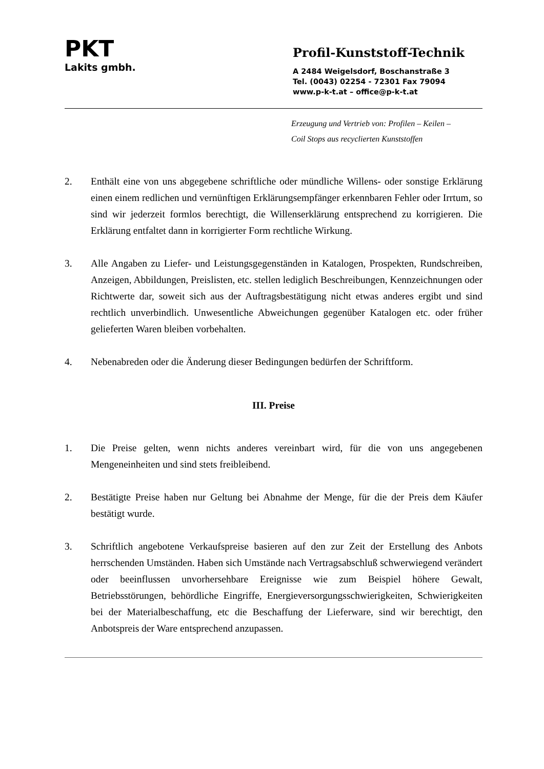PKT
Lakits gmbh.
Profil-Kunststoff-Technik
A 2484 Weigelsdorf, Boschanstraße 3
Tel. (0043) 02254 - 72301 Fax 79094
www.p-k-t.at – office@p-k-t.at
Erzeugung und Vertrieb von: Profilen – Keilen –
Coil Stops aus recyclierten Kunststoffen
2. Enthält eine von uns abgegebene schriftliche oder mündliche Willens- oder sonstige Erklärung einen einem redlichen und vernünftigen Erklärungsempfänger erkennbaren Fehler oder Irrtum, so sind wir jederzeit formlos berechtigt, die Willenserklärung entsprechend zu korrigieren. Die Erklärung entfaltet dann in korrigierter Form rechtliche Wirkung.
3. Alle Angaben zu Liefer- und Leistungsgegenständen in Katalogen, Prospekten, Rundschreiben, Anzeigen, Abbildungen, Preislisten, etc. stellen lediglich Beschreibungen, Kennzeichnungen oder Richtwerte dar, soweit sich aus der Auftragsbestätigung nicht etwas anderes ergibt und sind rechtlich unverbindlich. Unwesentliche Abweichungen gegenüber Katalogen etc. oder früher gelieferten Waren bleiben vorbehalten.
4. Nebenabreden oder die Änderung dieser Bedingungen bedürfen der Schriftform.
III. Preise
1. Die Preise gelten, wenn nichts anderes vereinbart wird, für die von uns angegebenen Mengeneinheiten und sind stets freibleibend.
2. Bestätigte Preise haben nur Geltung bei Abnahme der Menge, für die der Preis dem Käufer bestätigt wurde.
3. Schriftlich angebotene Verkaufspreise basieren auf den zur Zeit der Erstellung des Anbots herrschenden Umständen. Haben sich Umstände nach Vertragsabschluß schwerwiegend verändert oder beeinflussen unvorhersehbare Ereignisse wie zum Beispiel höhere Gewalt, Betriebsstörungen, behördliche Eingriffe, Energieversorgungsschwierigkeiten, Schwierigkeiten bei der Materialbeschaffung, etc die Beschaffung der Lieferware, sind wir berechtigt, den Anbotspreis der Ware entsprechend anzupassen.